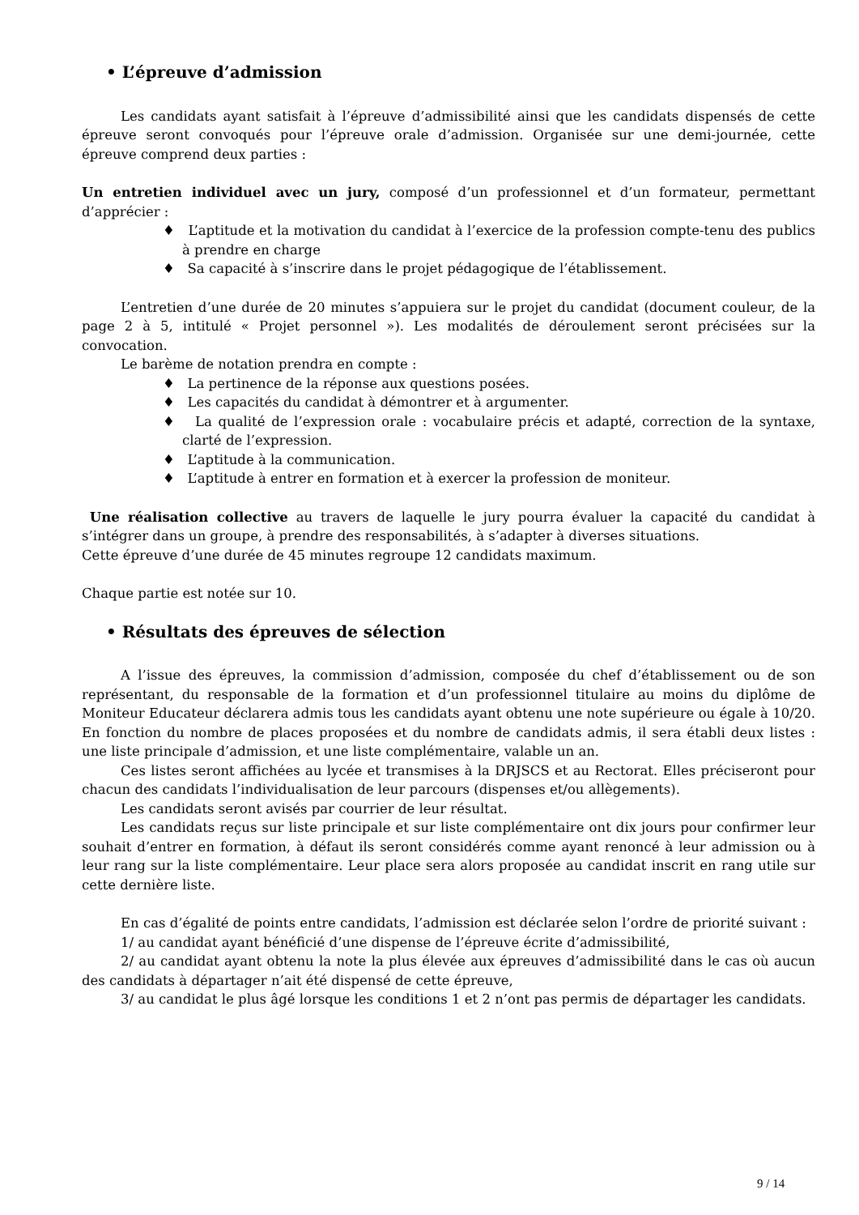• L’épreuve d’admission
Les candidats ayant satisfait à l’épreuve d’admissibilité ainsi que les candidats dispensés de cette épreuve seront convoqués pour l’épreuve orale d’admission. Organisée sur une demi-journée, cette épreuve comprend deux parties :
Un entretien individuel avec un jury, composé d’un professionnel et d’un formateur, permettant d’apprécier :
♦ L’aptitude et la motivation du candidat à l’exercice de la profession compte-tenu des publics à prendre en charge
♦ Sa capacité à s’inscrire dans le projet pédagogique de l’établissement.
L’entretien d’une durée de 20 minutes s’appuiera sur le projet du candidat (document couleur, de la page 2 à 5, intitulé « Projet personnel »). Les modalités de déroulement seront précisées sur la convocation.
Le barème de notation prendra en compte :
♦ La pertinence de la réponse aux questions posées.
♦ Les capacités du candidat à démontrer et à argumenter.
♦ La qualité de l’expression orale : vocabulaire précis et adapté, correction de la syntaxe, clarté de l’expression.
♦ L’aptitude à la communication.
♦ L’aptitude à entrer en formation et à exercer la profession de moniteur.
Une réalisation collective au travers de laquelle le jury pourra évaluer la capacité du candidat à s’intégrer dans un groupe, à prendre des responsabilités, à s’adapter à diverses situations.
Cette épreuve d’une durée de 45 minutes regroupe 12 candidats maximum.
Chaque partie est notée sur 10.
• Résultats des épreuves de sélection
A l’issue des épreuves, la commission d’admission, composée du chef d’établissement ou de son représentant, du responsable de la formation et d’un professionnel titulaire au moins du diplôme de Moniteur Educateur déclarera admis tous les candidats ayant obtenu une note supérieure ou égale à 10/20. En fonction du nombre de places proposées et du nombre de candidats admis, il sera établi deux listes : une liste principale d’admission, et une liste complémentaire, valable un an.
Ces listes seront affichées au lycée et transmises à la DRJSCS et au Rectorat. Elles préciseront pour chacun des candidats l’individualisation de leur parcours (dispenses et/ou allègements).
Les candidats seront avisés par courrier de leur résultat.
Les candidats reçus sur liste principale et sur liste complémentaire ont dix jours pour confirmer leur souhait d’entrer en formation, à défaut ils seront considérés comme ayant renoncé à leur admission ou à leur rang sur la liste complémentaire. Leur place sera alors proposée au candidat inscrit en rang utile sur cette dernière liste.
En cas d’égalité de points entre candidats, l’admission est déclarée selon l’ordre de priorité suivant :
1/ au candidat ayant bénéficié d’une dispense de l’épreuve écrite d’admissibilité,
2/ au candidat ayant obtenu la note la plus élevée aux épreuves d’admissibilité dans le cas où aucun des candidats à départager n’ait été dispensé de cette épreuve,
3/ au candidat le plus âgé lorsque les conditions 1 et 2 n’ont pas permis de départager les candidats.
9 / 14